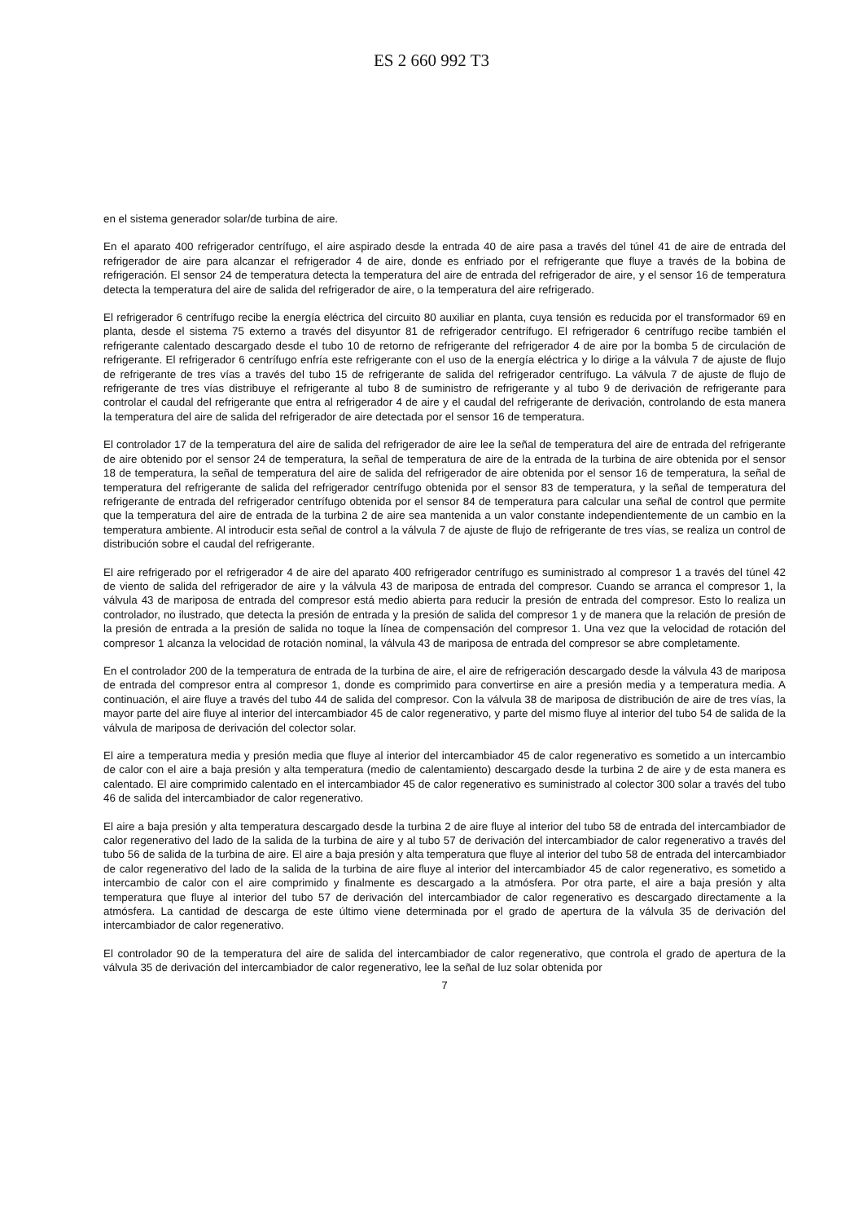ES 2 660 992 T3
en el sistema generador solar/de turbina de aire.
En el aparato 400 refrigerador centrífugo, el aire aspirado desde la entrada 40 de aire pasa a través del túnel 41 de aire de entrada del refrigerador de aire para alcanzar el refrigerador 4 de aire, donde es enfriado por el refrigerante que fluye a través de la bobina de refrigeración. El sensor 24 de temperatura detecta la temperatura del aire de entrada del refrigerador de aire, y el sensor 16 de temperatura detecta la temperatura del aire de salida del refrigerador de aire, o la temperatura del aire refrigerado.
El refrigerador 6 centrífugo recibe la energía eléctrica del circuito 80 auxiliar en planta, cuya tensión es reducida por el transformador 69 en planta, desde el sistema 75 externo a través del disyuntor 81 de refrigerador centrífugo. El refrigerador 6 centrífugo recibe también el refrigerante calentado descargado desde el tubo 10 de retorno de refrigerante del refrigerador 4 de aire por la bomba 5 de circulación de refrigerante. El refrigerador 6 centrífugo enfría este refrigerante con el uso de la energía eléctrica y lo dirige a la válvula 7 de ajuste de flujo de refrigerante de tres vías a través del tubo 15 de refrigerante de salida del refrigerador centrífugo. La válvula 7 de ajuste de flujo de refrigerante de tres vías distribuye el refrigerante al tubo 8 de suministro de refrigerante y al tubo 9 de derivación de refrigerante para controlar el caudal del refrigerante que entra al refrigerador 4 de aire y el caudal del refrigerante de derivación, controlando de esta manera la temperatura del aire de salida del refrigerador de aire detectada por el sensor 16 de temperatura.
El controlador 17 de la temperatura del aire de salida del refrigerador de aire lee la señal de temperatura del aire de entrada del refrigerante de aire obtenido por el sensor 24 de temperatura, la señal de temperatura de aire de la entrada de la turbina de aire obtenida por el sensor 18 de temperatura, la señal de temperatura del aire de salida del refrigerador de aire obtenida por el sensor 16 de temperatura, la señal de temperatura del refrigerante de salida del refrigerador centrífugo obtenida por el sensor 83 de temperatura, y la señal de temperatura del refrigerante de entrada del refrigerador centrífugo obtenida por el sensor 84 de temperatura para calcular una señal de control que permite que la temperatura del aire de entrada de la turbina 2 de aire sea mantenida a un valor constante independientemente de un cambio en la temperatura ambiente. Al introducir esta señal de control a la válvula 7 de ajuste de flujo de refrigerante de tres vías, se realiza un control de distribución sobre el caudal del refrigerante.
El aire refrigerado por el refrigerador 4 de aire del aparato 400 refrigerador centrífugo es suministrado al compresor 1 a través del túnel 42 de viento de salida del refrigerador de aire y la válvula 43 de mariposa de entrada del compresor. Cuando se arranca el compresor 1, la válvula 43 de mariposa de entrada del compresor está medio abierta para reducir la presión de entrada del compresor. Esto lo realiza un controlador, no ilustrado, que detecta la presión de entrada y la presión de salida del compresor 1 y de manera que la relación de presión de la presión de entrada a la presión de salida no toque la línea de compensación del compresor 1. Una vez que la velocidad de rotación del compresor 1 alcanza la velocidad de rotación nominal, la válvula 43 de mariposa de entrada del compresor se abre completamente.
En el controlador 200 de la temperatura de entrada de la turbina de aire, el aire de refrigeración descargado desde la válvula 43 de mariposa de entrada del compresor entra al compresor 1, donde es comprimido para convertirse en aire a presión media y a temperatura media. A continuación, el aire fluye a través del tubo 44 de salida del compresor. Con la válvula 38 de mariposa de distribución de aire de tres vías, la mayor parte del aire fluye al interior del intercambiador 45 de calor regenerativo, y parte del mismo fluye al interior del tubo 54 de salida de la válvula de mariposa de derivación del colector solar.
El aire a temperatura media y presión media que fluye al interior del intercambiador 45 de calor regenerativo es sometido a un intercambio de calor con el aire a baja presión y alta temperatura (medio de calentamiento) descargado desde la turbina 2 de aire y de esta manera es calentado. El aire comprimido calentado en el intercambiador 45 de calor regenerativo es suministrado al colector 300 solar a través del tubo 46 de salida del intercambiador de calor regenerativo.
El aire a baja presión y alta temperatura descargado desde la turbina 2 de aire fluye al interior del tubo 58 de entrada del intercambiador de calor regenerativo del lado de la salida de la turbina de aire y al tubo 57 de derivación del intercambiador de calor regenerativo a través del tubo 56 de salida de la turbina de aire. El aire a baja presión y alta temperatura que fluye al interior del tubo 58 de entrada del intercambiador de calor regenerativo del lado de la salida de la turbina de aire fluye al interior del intercambiador 45 de calor regenerativo, es sometido a intercambio de calor con el aire comprimido y finalmente es descargado a la atmósfera. Por otra parte, el aire a baja presión y alta temperatura que fluye al interior del tubo 57 de derivación del intercambiador de calor regenerativo es descargado directamente a la atmósfera. La cantidad de descarga de este último viene determinada por el grado de apertura de la válvula 35 de derivación del intercambiador de calor regenerativo.
El controlador 90 de la temperatura del aire de salida del intercambiador de calor regenerativo, que controla el grado de apertura de la válvula 35 de derivación del intercambiador de calor regenerativo, lee la señal de luz solar obtenida por
7
5 10 15 20 25 30 35 40 45 50 55 60